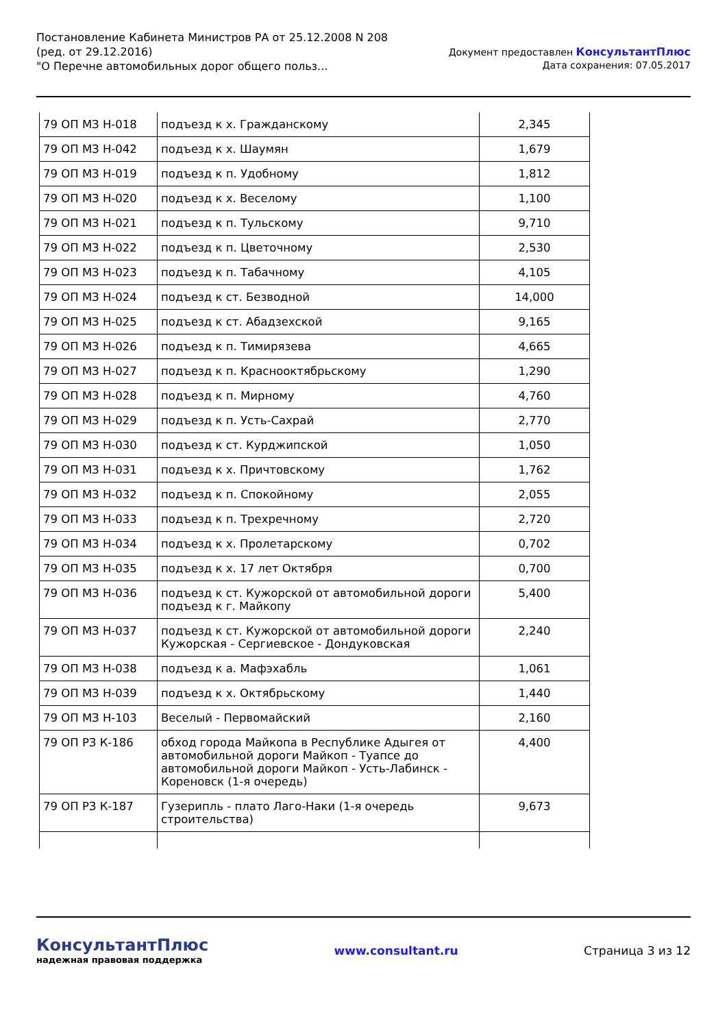Постановление Кабинета Министров РА от 25.12.2008 N 208
(ред. от 29.12.2016)
"О Перечне автомобильных дорог общего польз...
Документ предоставлен КонсультантПлюс
Дата сохранения: 07.05.2017
| 79 ОП МЗ Н-018 | подъезд к х. Гражданскому | 2,345 |
| 79 ОП МЗ Н-042 | подъезд к х. Шаумян | 1,679 |
| 79 ОП МЗ Н-019 | подъезд к п. Удобному | 1,812 |
| 79 ОП МЗ Н-020 | подъезд к х. Веселому | 1,100 |
| 79 ОП МЗ Н-021 | подъезд к п. Тульскому | 9,710 |
| 79 ОП МЗ Н-022 | подъезд к п. Цветочному | 2,530 |
| 79 ОП МЗ Н-023 | подъезд к п. Табачному | 4,105 |
| 79 ОП МЗ Н-024 | подъезд к ст. Безводной | 14,000 |
| 79 ОП МЗ Н-025 | подъезд к ст. Абадзехской | 9,165 |
| 79 ОП МЗ Н-026 | подъезд к п. Тимирязева | 4,665 |
| 79 ОП МЗ Н-027 | подъезд к п. Краснооктябрьскому | 1,290 |
| 79 ОП МЗ Н-028 | подъезд к п. Мирному | 4,760 |
| 79 ОП МЗ Н-029 | подъезд к п. Усть-Сахрай | 2,770 |
| 79 ОП МЗ Н-030 | подъезд к ст. Курджипской | 1,050 |
| 79 ОП МЗ Н-031 | подъезд к х. Причтовскому | 1,762 |
| 79 ОП МЗ Н-032 | подъезд к п. Спокойному | 2,055 |
| 79 ОП МЗ Н-033 | подъезд к п. Трехречному | 2,720 |
| 79 ОП МЗ Н-034 | подъезд к х. Пролетарскому | 0,702 |
| 79 ОП МЗ Н-035 | подъезд к х. 17 лет Октября | 0,700 |
| 79 ОП МЗ Н-036 | подъезд к ст. Кужорской от автомобильной дороги подъезд к г. Майкопу | 5,400 |
| 79 ОП МЗ Н-037 | подъезд к ст. Кужорской от автомобильной дороги Кужорская - Сергиевское - Дондуковская | 2,240 |
| 79 ОП МЗ Н-038 | подъезд к а. Мафэхабль | 1,061 |
| 79 ОП МЗ Н-039 | подъезд к х. Октябрьскому | 1,440 |
| 79 ОП МЗ Н-103 | Веселый - Первомайский | 2,160 |
| 79 ОП РЗ К-186 | обход города Майкопа в Республике Адыгея от автомобильной дороги Майкоп - Туапсе до автомобильной дороги Майкоп - Усть-Лабинск - Кореновск (1-я очередь) | 4,400 |
| 79 ОП РЗ К-187 | Гузерипль - плато Лаго-Наки (1-я очередь строительства) | 9,673 |
КонсультантПлюс
надежная правовая поддержка
www.consultant.ru Страница 3 из 12